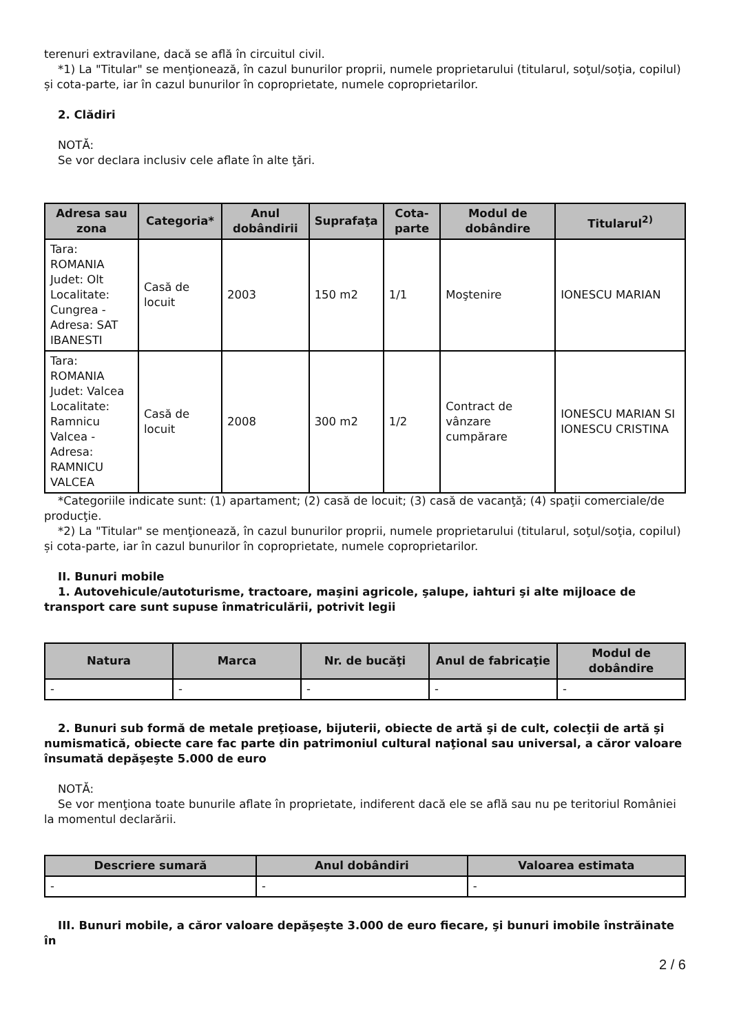terenuri extravilane, dacă se află în circuitul civil.
*1) La "Titular" se menţionează, în cazul bunurilor proprii, numele proprietarului (titularul, soţul/soţia, copilul) și cota-parte, iar în cazul bunurilor în coproprietate, numele coproprietarilor.
2. Clădiri
NOTĂ:
Se vor declara inclusiv cele aflate în alte ţări.
| Adresa sau zona | Categoria* | Anul dobândirii | Suprafaţa | Cota-parte | Modul de dobândire | Titularul<sup>2)</sup> |
| --- | --- | --- | --- | --- | --- | --- |
| Tara: ROMANIA Judet: Olt Localitate: Cungrea - Adresa: SAT IBANESTI | Casă de locuit | 2003 | 150 m2 | 1/1 | Moştenire | IONESCU MARIAN |
| Tara: ROMANIA Judet: Valcea Localitate: Ramnicu Valcea - Adresa: RAMNICU VALCEA | Casă de locuit | 2008 | 300 m2 | 1/2 | Contract de vânzare cumpărare | IONESCU MARIAN SI IONESCU CRISTINA |
*Categoriile indicate sunt: (1) apartament; (2) casă de locuit; (3) casă de vacanţă; (4) spaţii comerciale/de producţie.
*2) La "Titular" se menţionează, în cazul bunurilor proprii, numele proprietarului (titularul, soţul/soţia, copilul) și cota-parte, iar în cazul bunurilor în coproprietate, numele coproprietarilor.
II. Bunuri mobile
1. Autovehicule/autoturisme, tractoare, maşini agricole, şalupe, iahturi şi alte mijloace de transport care sunt supuse înmatriculării, potrivit legii
| Natura | Marca | Nr. de bucăţi | Anul de fabricaţie | Modul de dobândire |
| --- | --- | --- | --- | --- |
| - | - | - | - | - |
2. Bunuri sub formă de metale preţioase, bijuterii, obiecte de artă şi de cult, colecţii de artă şi numismatică, obiecte care fac parte din patrimoniul cultural naţional sau universal, a căror valoare însumată depăşeşte 5.000 de euro
NOTĂ:
Se vor menţiona toate bunurile aflate în proprietate, indiferent dacă ele se află sau nu pe teritoriul României la momentul declarării.
| Descriere sumară | Anul dobândiri | Valoarea estimata |
| --- | --- | --- |
| - | - | - |
III. Bunuri mobile, a căror valoare depăşeşte 3.000 de euro fiecare, şi bunuri imobile înstrăinate în
2 / 6